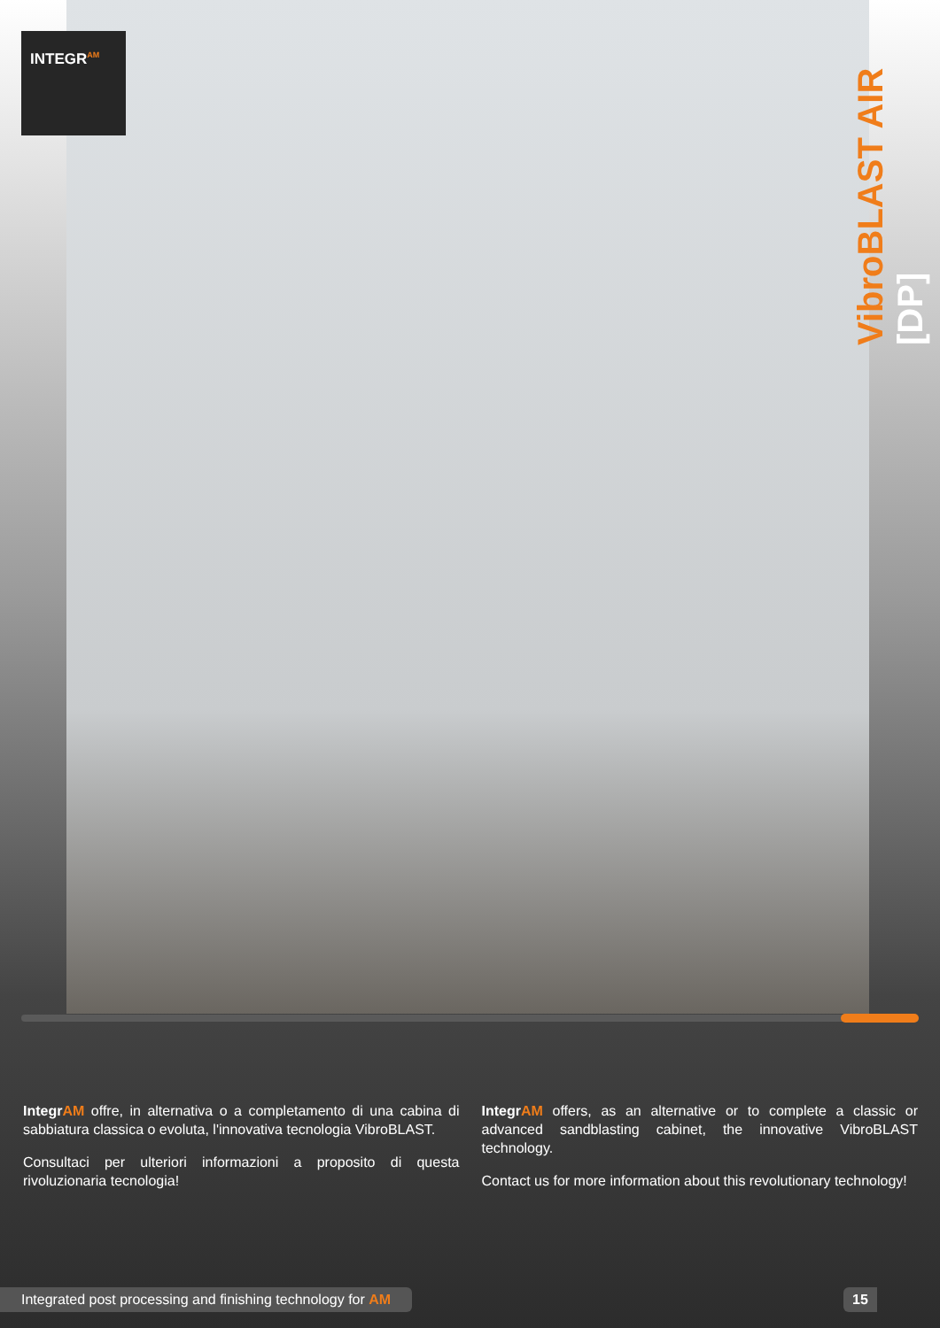INTEGR<sup>AM</sup>
VibroBLAST AIR [DP]
Integr AM offre, in alternativa o a completamento di una cabina di sabbiatura classica o evoluta, l'innovativa tecnologia VibroBLAST.
Consultaci per ulteriori informazioni a proposito di questa rivoluzionaria tecnologia!
Integr AM offers, as an alternative or to complete a classic or advanced sandblasting cabinet, the innovative VibroBLAST technology.
Contact us for more information about this revolutionary technology!
Integrated post processing and finishing technology for AM 15